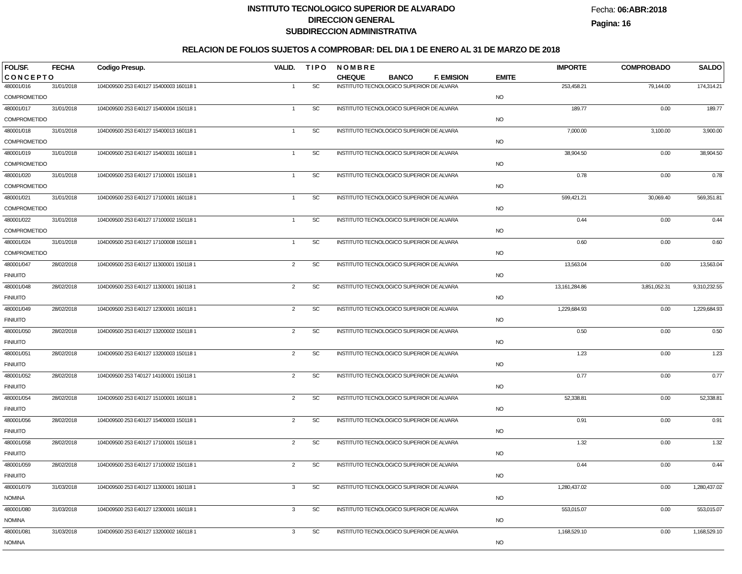INSTITUTO TECNOLOGICO SUPERIOR DE ALVARADO
DIRECCION GENERAL
SUBDIRECCION ADMINISTRATIVA
Fecha: 06:ABR:2018
Pagina: 16
RELACION DE FOLIOS SUJETOS A COMPROBAR: DEL DIA 1 DE ENERO AL 31 DE MARZO DE 2018
| FOL/SF. | FECHA | Codigo Presup. | VALID. | T I P O | N O M B R E | | | | IMPORTE | COMPROBADO | SALDO |
| --- | --- | --- | --- | --- | --- | --- | --- | --- | --- | --- | --- |
| C O N C E P T O | | | | | CHEQUE | BANCO | F. EMISION | EMITE | | | |
| 480001/016 | 31/01/2018 | 104D09500 253 E40127 15400003 160118 1 | 1 | SC | INSTITUTO TECNOLOGICO SUPERIOR DE ALVARA | | | | 253,458.21 | 79,144.00 | 174,314.21 |
| COMPROMETIDO | | | | | | | | NO | | | |
| 480001/017 | 31/01/2018 | 104D09500 253 E40127 15400004 150118 1 | 1 | SC | INSTITUTO TECNOLOGICO SUPERIOR DE ALVARA | | | | 189.77 | 0.00 | 189.77 |
| COMPROMETIDO | | | | | | | | NO | | | |
| 480001/018 | 31/01/2018 | 104D09500 253 E40127 15400013 160118 1 | 1 | SC | INSTITUTO TECNOLOGICO SUPERIOR DE ALVARA | | | | 7,000.00 | 3,100.00 | 3,900.00 |
| COMPROMETIDO | | | | | | | | NO | | | |
| 480001/019 | 31/01/2018 | 104D09500 253 E40127 15400031 160118 1 | 1 | SC | INSTITUTO TECNOLOGICO SUPERIOR DE ALVARA | | | | 38,904.50 | 0.00 | 38,904.50 |
| COMPROMETIDO | | | | | | | | NO | | | |
| 480001/020 | 31/01/2018 | 104D09500 253 E40127 17100001 150118 1 | 1 | SC | INSTITUTO TECNOLOGICO SUPERIOR DE ALVARA | | | | 0.78 | 0.00 | 0.78 |
| COMPROMETIDO | | | | | | | | NO | | | |
| 480001/021 | 31/01/2018 | 104D09500 253 E40127 17100001 160118 1 | 1 | SC | INSTITUTO TECNOLOGICO SUPERIOR DE ALVARA | | | | 599,421.21 | 30,069.40 | 569,351.81 |
| COMPROMETIDO | | | | | | | | NO | | | |
| 480001/022 | 31/01/2018 | 104D09500 253 E40127 17100002 150118 1 | 1 | SC | INSTITUTO TECNOLOGICO SUPERIOR DE ALVARA | | | | 0.44 | 0.00 | 0.44 |
| COMPROMETIDO | | | | | | | | NO | | | |
| 480001/024 | 31/01/2018 | 104D09500 253 E40127 17100008 150118 1 | 1 | SC | INSTITUTO TECNOLOGICO SUPERIOR DE ALVARA | | | | 0.60 | 0.00 | 0.60 |
| COMPROMETIDO | | | | | | | | NO | | | |
| 480001/047 | 28/02/2018 | 104D09500 253 E40127 11300001 150118 1 | 2 | SC | INSTITUTO TECNOLOGICO SUPERIOR DE ALVARA | | | | 13,563.04 | 0.00 | 13,563.04 |
| FINIUITO | | | | | | | | NO | | | |
| 480001/048 | 28/02/2018 | 104D09500 253 E40127 11300001 160118 1 | 2 | SC | INSTITUTO TECNOLOGICO SUPERIOR DE ALVARA | | | | 13,161,284.86 | 3,851,052.31 | 9,310,232.55 |
| FINIUITO | | | | | | | | NO | | | |
| 480001/049 | 28/02/2018 | 104D09500 253 E40127 12300001 160118 1 | 2 | SC | INSTITUTO TECNOLOGICO SUPERIOR DE ALVARA | | | | 1,229,684.93 | 0.00 | 1,229,684.93 |
| FINIUITO | | | | | | | | NO | | | |
| 480001/050 | 28/02/2018 | 104D09500 253 E40127 13200002 150118 1 | 2 | SC | INSTITUTO TECNOLOGICO SUPERIOR DE ALVARA | | | | 0.50 | 0.00 | 0.50 |
| FINIUITO | | | | | | | | NO | | | |
| 480001/051 | 28/02/2018 | 104D09500 253 E40127 13200003 150118 1 | 2 | SC | INSTITUTO TECNOLOGICO SUPERIOR DE ALVARA | | | | 1.23 | 0.00 | 1.23 |
| FINIUITO | | | | | | | | NO | | | |
| 480001/052 | 28/02/2018 | 104D09500 253 T40127 14100001 150118 1 | 2 | SC | INSTITUTO TECNOLOGICO SUPERIOR DE ALVARA | | | | 0.77 | 0.00 | 0.77 |
| FINIUITO | | | | | | | | NO | | | |
| 480001/054 | 28/02/2018 | 104D09500 253 E40127 15100001 160118 1 | 2 | SC | INSTITUTO TECNOLOGICO SUPERIOR DE ALVARA | | | | 52,338.81 | 0.00 | 52,338.81 |
| FINIUITO | | | | | | | | NO | | | |
| 480001/056 | 28/02/2018 | 104D09500 253 E40127 15400003 150118 1 | 2 | SC | INSTITUTO TECNOLOGICO SUPERIOR DE ALVARA | | | | 0.91 | 0.00 | 0.91 |
| FINIUITO | | | | | | | | NO | | | |
| 480001/058 | 28/02/2018 | 104D09500 253 E40127 17100001 150118 1 | 2 | SC | INSTITUTO TECNOLOGICO SUPERIOR DE ALVARA | | | | 1.32 | 0.00 | 1.32 |
| FINIUITO | | | | | | | | NO | | | |
| 480001/059 | 28/02/2018 | 104D09500 253 E40127 17100002 150118 1 | 2 | SC | INSTITUTO TECNOLOGICO SUPERIOR DE ALVARA | | | | 0.44 | 0.00 | 0.44 |
| FINIUITO | | | | | | | | NO | | | |
| 480001/079 | 31/03/2018 | 104D09500 253 E40127 11300001 160118 1 | 3 | SC | INSTITUTO TECNOLOGICO SUPERIOR DE ALVARA | | | | 1,280,437.02 | 0.00 | 1,280,437.02 |
| NOMINA | | | | | | | | NO | | | |
| 480001/080 | 31/03/2018 | 104D09500 253 E40127 12300001 160118 1 | 3 | SC | INSTITUTO TECNOLOGICO SUPERIOR DE ALVARA | | | | 553,015.07 | 0.00 | 553,015.07 |
| NOMINA | | | | | | | | NO | | | |
| 480001/081 | 31/03/2018 | 104D09500 253 E40127 13200002 160118 1 | 3 | SC | INSTITUTO TECNOLOGICO SUPERIOR DE ALVARA | | | | 1,168,529.10 | 0.00 | 1,168,529.10 |
| NOMINA | | | | | | | | NO | | | |